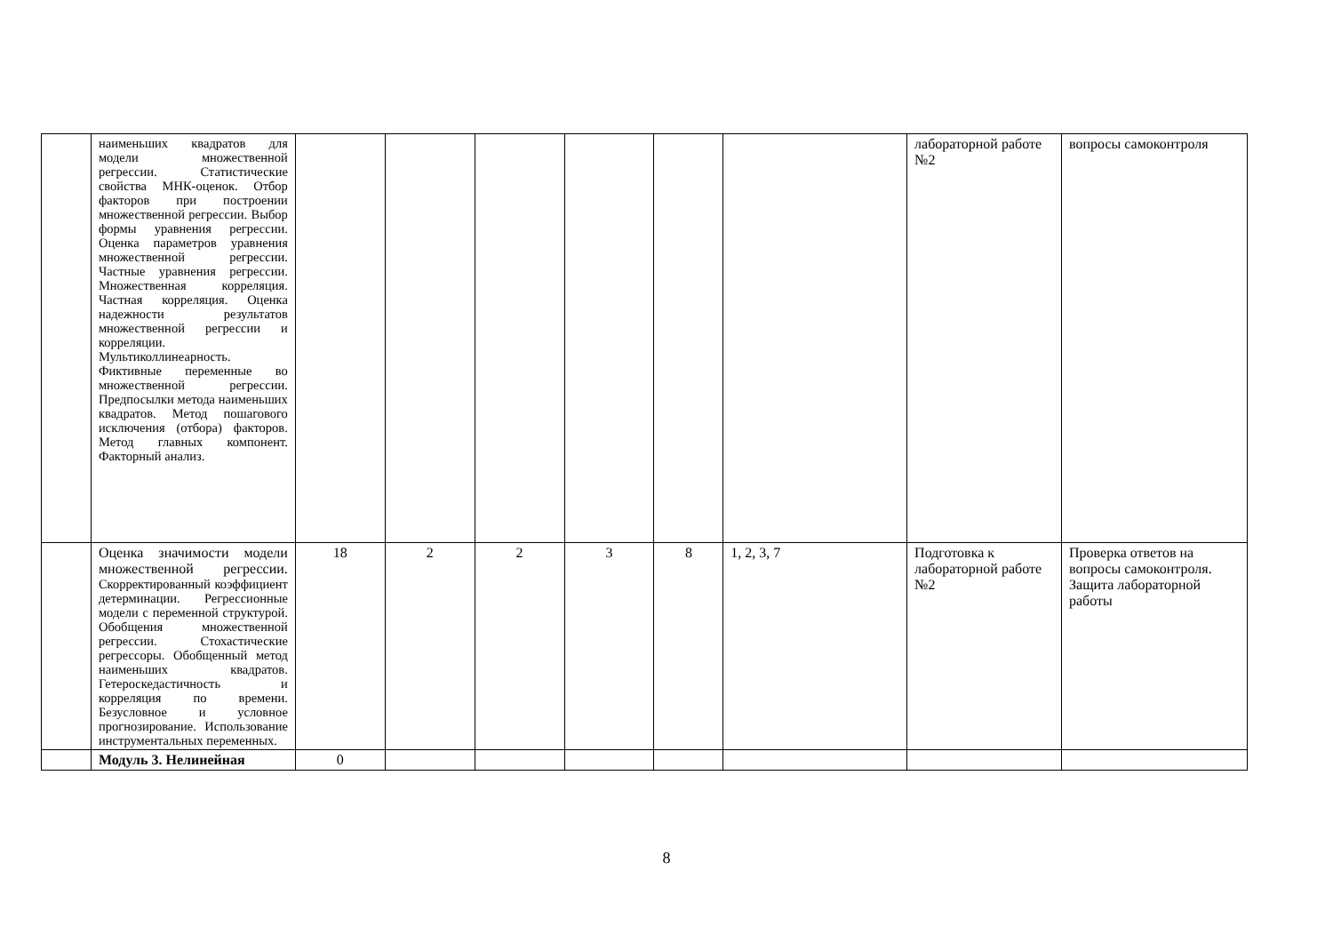| | наименьших квадратов для модели множественной регрессии. Статистические свойства МНК-оценок. Отбор факторов при построении множественной регрессии. Выбор формы уравнения регрессии. Оценка параметров уравнения множественной регрессии. Частные уравнения регрессии. Множественная корреляция. Частная корреляция. Оценка надежности результатов множественной регрессии и корреляции. Мультиколлинеарность. Фиктивные переменные во множественной регрессии. Предпосылки метода наименьших квадратов. Метод пошагового исключения (отбора) факторов. Метод главных компонент. Факторный анализ. | | | | | | | лабораторной работе №2 | вопросы самоконтроля |
| | Оценка значимости модели множественной регрессии. Скорректированный коэффициент детерминации. Регрессионные модели с переменной структурой. Обобщения множественной регрессии. Стохастические регрессоры. Обобщенный метод наименьших квадратов. Гетероскедастичность и корреляция по времени. Безусловное и условное прогнозирование. Использование инструментальных переменных. | 18 | 2 | 2 | 3 | 8 | 1, 2, 3, 7 | Подготовка к лабораторной работе №2 | Проверка ответов на вопросы самоконтроля. Защита лабораторной работы |
| | Модуль 3. Нелинейная | 0 | | | | | | | |
8